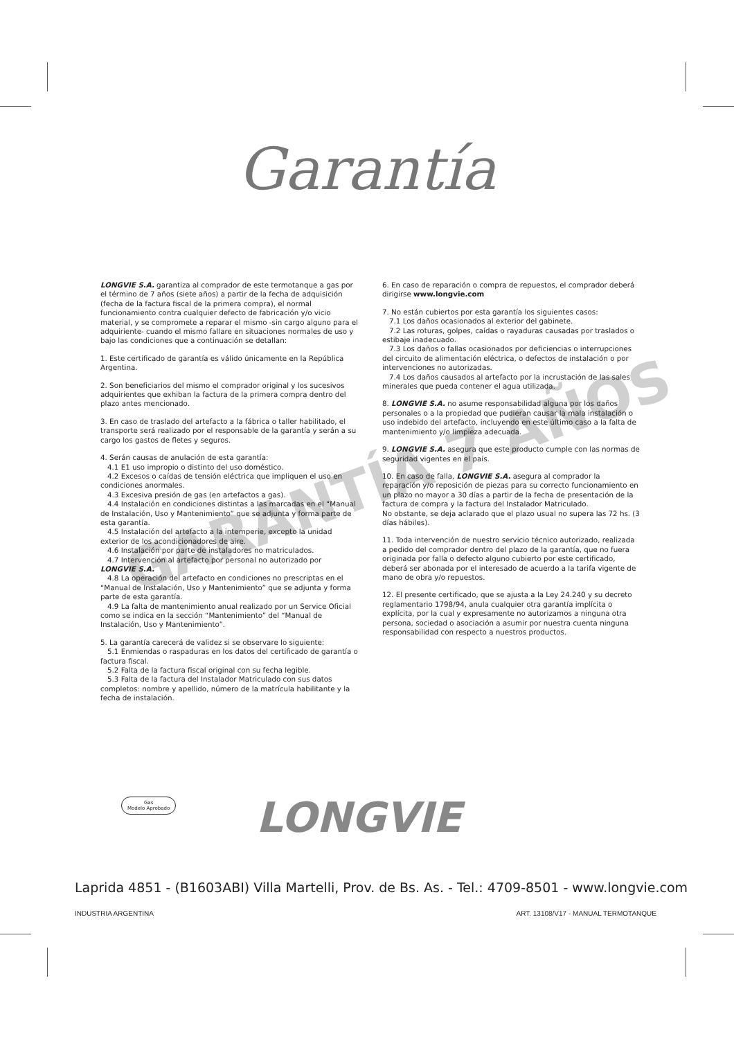Garantía
GARANTÍA 7 AÑOS
LONGVIE S.A. garantiza al comprador de este termotanque a gas por el término de 7 años (siete años) a partir de la fecha de adquisición (fecha de la factura fiscal de la primera compra), el normal funcionamiento contra cualquier defecto de fabricación y/o vicio material, y se compromete a reparar el mismo -sin cargo alguno para el adquiriente- cuando el mismo fallare en situaciones normales de uso y bajo las condiciones que a continuación se detallan:
1. Este certificado de garantía es válido únicamente en la República Argentina.
2. Son beneficiarios del mismo el comprador original y los sucesivos adquirientes que exhiban la factura de la primera compra dentro del plazo antes mencionado.
3. En caso de traslado del artefacto a la fábrica o taller habilitado, el transporte será realizado por el responsable de la garantía y serán a su cargo los gastos de fletes y seguros.
4. Serán causas de anulación de esta garantía:
4.1 E1 uso impropio o distinto del uso doméstico.
4.2 Excesos o caídas de tensión eléctrica que impliquen el uso en condiciones anormales.
4.3 Excesiva presión de gas (en artefactos a gas).
4.4 Instalación en condiciones distintas a las marcadas en el “Manual de Instalación, Uso y Mantenimiento” que se adjunta y forma parte de esta garantía.
4.5 Instalación del artefacto a la intemperie, excepto la unidad exterior de los acondicionadores de aire.
4.6 Instalación por parte de instaladores no matriculados.
4.7 Intervención al artefacto por personal no autorizado por LONGVIE S.A.
4.8 La operación del artefacto en condiciones no prescriptas en el “Manual de Instalación, Uso y Mantenimiento” que se adjunta y forma parte de esta garantía.
4.9 La falta de mantenimiento anual realizado por un Service Oficial como se indica en la sección “Mantenimiento” del “Manual de Instalación, Uso y Mantenimiento”.
5. La garantía carecerá de validez si se observare lo siguiente:
5.1 Enmiendas o raspaduras en los datos del certificado de garantía o factura fiscal.
5.2 Falta de la factura fiscal original con su fecha legible.
5.3 Falta de la factura del Instalador Matriculado con sus datos completos: nombre y apellido, número de la matrícula habilitante y la fecha de instalación.
6. En caso de reparación o compra de repuestos, el comprador deberá dirigirse www.longvie.com
7. No están cubiertos por esta garantía los siguientes casos:
7.1 Los daños ocasionados al exterior del gabinete.
7.2 Las roturas, golpes, caídas o rayaduras causadas por traslados o estibaje inadecuado.
7.3 Los daños o fallas ocasionados por deficiencias o interrupciones del circuito de alimentación eléctrica, o defectos de instalación o por intervenciones no autorizadas.
7.4 Los daños causados al artefacto por la incrustación de las sales minerales que pueda contener el agua utilizada.
8. LONGVIE S.A. no asume responsabilidad alguna por los daños personales o a la propiedad que pudieran causar la mala instalación o uso indebido del artefacto, incluyendo en este último caso a la falta de mantenimiento y/o limpieza adecuada.
9. LONGVIE S.A. asegura que este producto cumple con las normas de seguridad vigentes en el país.
10. En caso de falla, LONGVIE S.A. asegura al comprador la reparación y/o reposición de piezas para su correcto funcionamiento en un plazo no mayor a 30 días a partir de la fecha de presentación de la factura de compra y la factura del Instalador Matriculado.
No obstante, se deja aclarado que el plazo usual no supera las 72 hs. (3 días hábiles).
11. Toda intervención de nuestro servicio técnico autorizado, realizada a pedido del comprador dentro del plazo de la garantía, que no fuera originada por falla o defecto alguno cubierto por este certificado, deberá ser abonada por el interesado de acuerdo a la tarifa vigente de mano de obra y/o repuestos.
12. El presente certificado, que se ajusta a la Ley 24.240 y su decreto reglamentario 1798/94, anula cualquier otra garantía implícita o explícita, por la cual y expresamente no autorizamos a ninguna otra persona, sociedad o asociación a asumir por nuestra cuenta ninguna responsabilidad con respecto a nuestros productos.
Gas
Modelo Aprobado
LONGVIE
Laprida 4851 - (B1603ABI) Villa Martelli, Prov. de Bs. As. - Tel.: 4709-8501 - www.longvie.com
INDUSTRIA ARGENTINA ART. 13108/V17 - MANUAL TERMOTANQUE